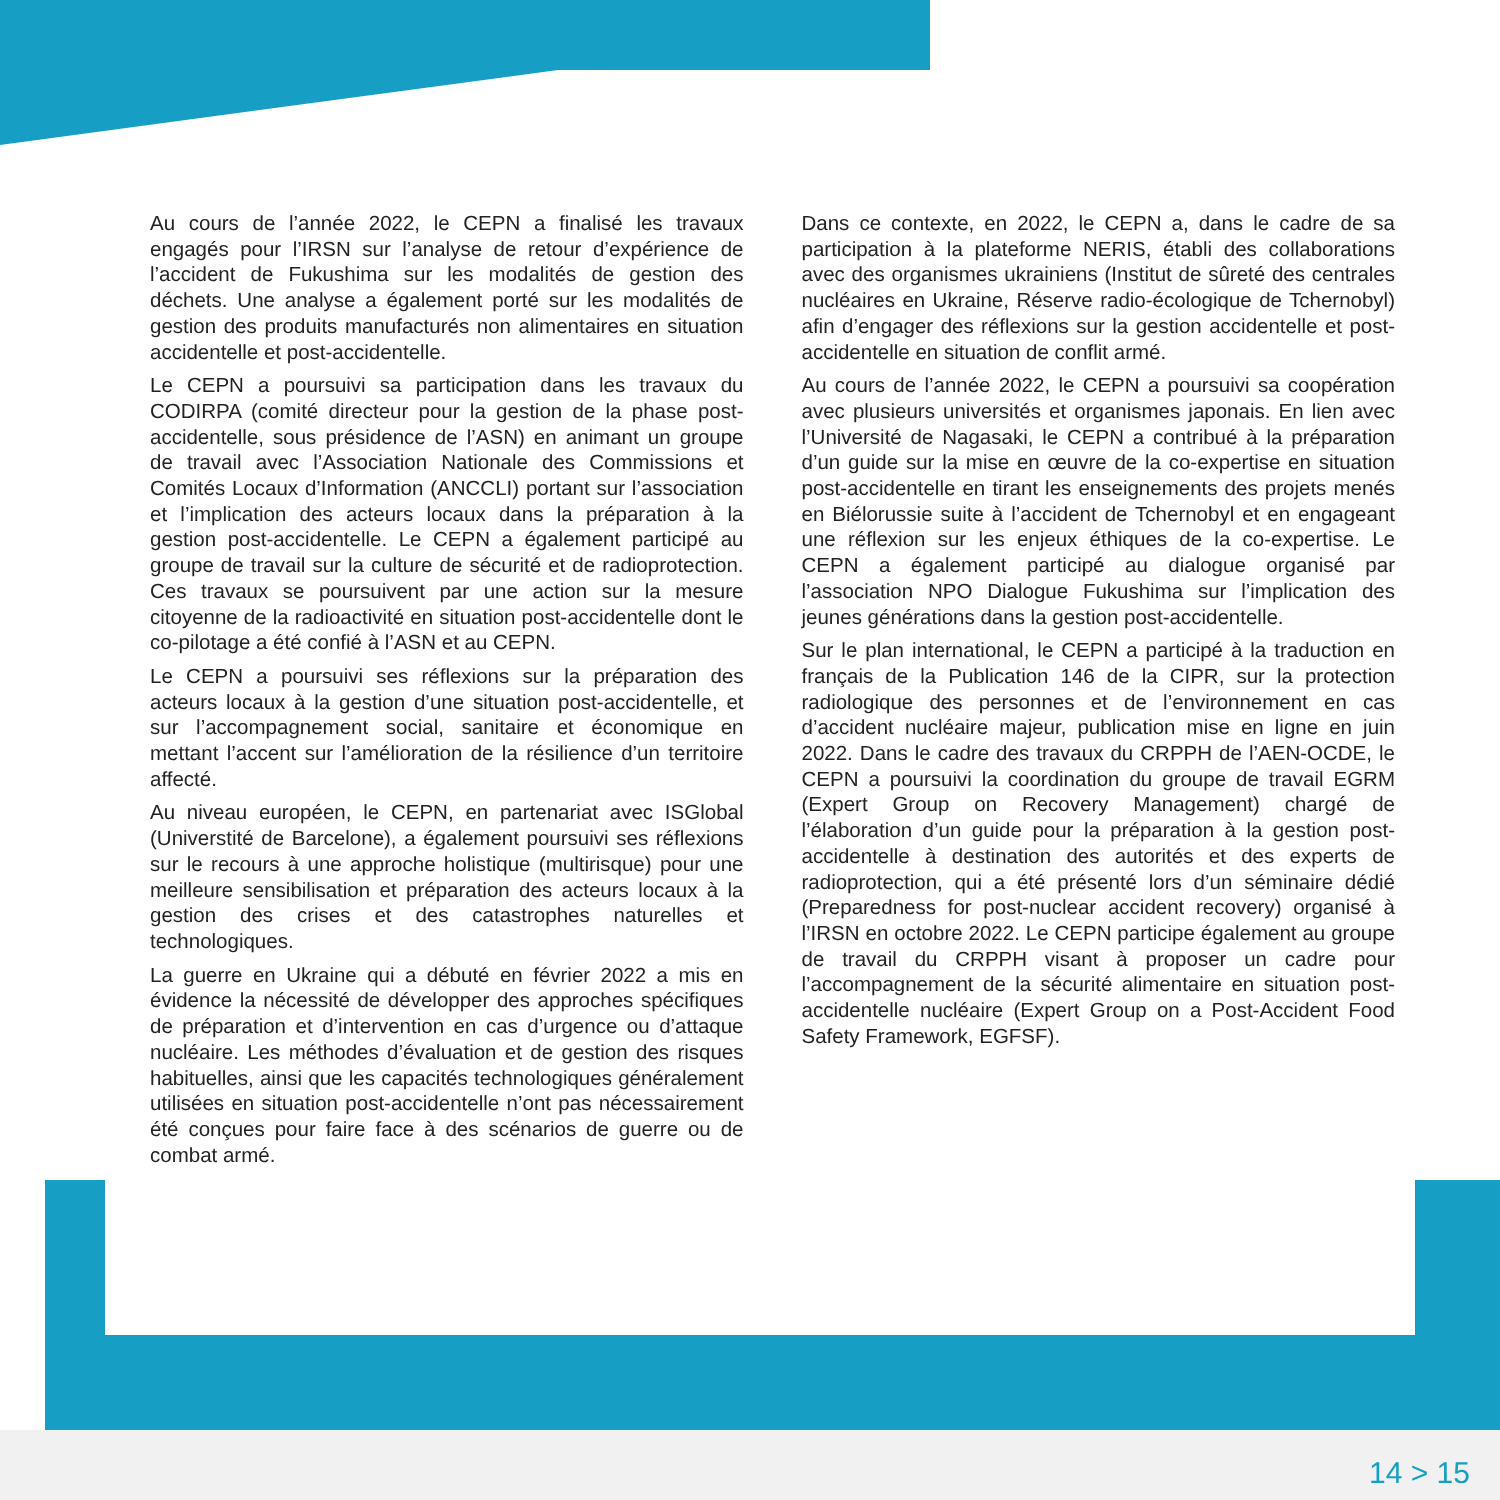Au cours de l’année 2022, le CEPN a finalisé les travaux engagés pour l’IRSN sur l’analyse de retour d’expérience de l’accident de Fukushima sur les modalités de gestion des déchets. Une analyse a également porté sur les modalités de gestion des produits manufacturés non alimentaires en situation accidentelle et post-accidentelle.
Le CEPN a poursuivi sa participation dans les travaux du CODIRPA (comité directeur pour la gestion de la phase post-accidentelle, sous présidence de l’ASN) en animant un groupe de travail avec l’Association Nationale des Commissions et Comités Locaux d’Information (ANCCLI) portant sur l’association et l’implication des acteurs locaux dans la préparation à la gestion post-accidentelle. Le CEPN a également participé au groupe de travail sur la culture de sécurité et de radioprotection. Ces travaux se poursuivent par une action sur la mesure citoyenne de la radioactivité en situation post-accidentelle dont le co-pilotage a été confié à l’ASN et au CEPN.
Le CEPN a poursuivi ses réflexions sur la préparation des acteurs locaux à la gestion d’une situation post-accidentelle, et sur l’accompagnement social, sanitaire et économique en mettant l’accent sur l’amélioration de la résilience d’un territoire affecté.
Au niveau européen, le CEPN, en partenariat avec ISGlobal (Universtité de Barcelone), a également poursuivi ses réflexions sur le recours à une approche holistique (multirisque) pour une meilleure sensibilisation et préparation des acteurs locaux à la gestion des crises et des catastrophes naturelles et technologiques.
La guerre en Ukraine qui a débuté en février 2022 a mis en évidence la nécessité de développer des approches spécifiques de préparation et d’intervention en cas d’urgence ou d’attaque nucléaire. Les méthodes d’évaluation et de gestion des risques habituelles, ainsi que les capacités technologiques généralement utilisées en situation post-accidentelle n’ont pas nécessairement été conçues pour faire face à des scénarios de guerre ou de combat armé.
Dans ce contexte, en 2022, le CEPN a, dans le cadre de sa participation à la plateforme NERIS, établi des collaborations avec des organismes ukrainiens (Institut de sûreté des centrales nucléaires en Ukraine, Réserve radio-écologique de Tchernobyl) afin d’engager des réflexions sur la gestion accidentelle et post-accidentelle en situation de conflit armé.
Au cours de l’année 2022, le CEPN a poursuivi sa coopération avec plusieurs universités et organismes japonais. En lien avec l’Université de Nagasaki, le CEPN a contribué à la préparation d’un guide sur la mise en œuvre de la co-expertise en situation post-accidentelle en tirant les enseignements des projets menés en Biélorussie suite à l’accident de Tchernobyl et en engageant une réflexion sur les enjeux éthiques de la co-expertise. Le CEPN a également participé au dialogue organisé par l’association NPO Dialogue Fukushima sur l’implication des jeunes générations dans la gestion post-accidentelle.
Sur le plan international, le CEPN a participé à la traduction en français de la Publication 146 de la CIPR, sur la protection radiologique des personnes et de l’environnement en cas d’accident nucléaire majeur, publication mise en ligne en juin 2022. Dans le cadre des travaux du CRPPH de l’AEN-OCDE, le CEPN a poursuivi la coordination du groupe de travail EGRM (Expert Group on Recovery Management) chargé de l’élaboration d’un guide pour la préparation à la gestion post-accidentelle à destination des autorités et des experts de radioprotection, qui a été présenté lors d’un séminaire dédié (Preparedness for post-nuclear accident recovery) organisé à l’IRSN en octobre 2022. Le CEPN participe également au groupe de travail du CRPPH visant à proposer un cadre pour l’accompagnement de la sécurité alimentaire en situation post-accidentelle nucléaire (Expert Group on a Post-Accident Food Safety Framework, EGFSF).
14 > 15